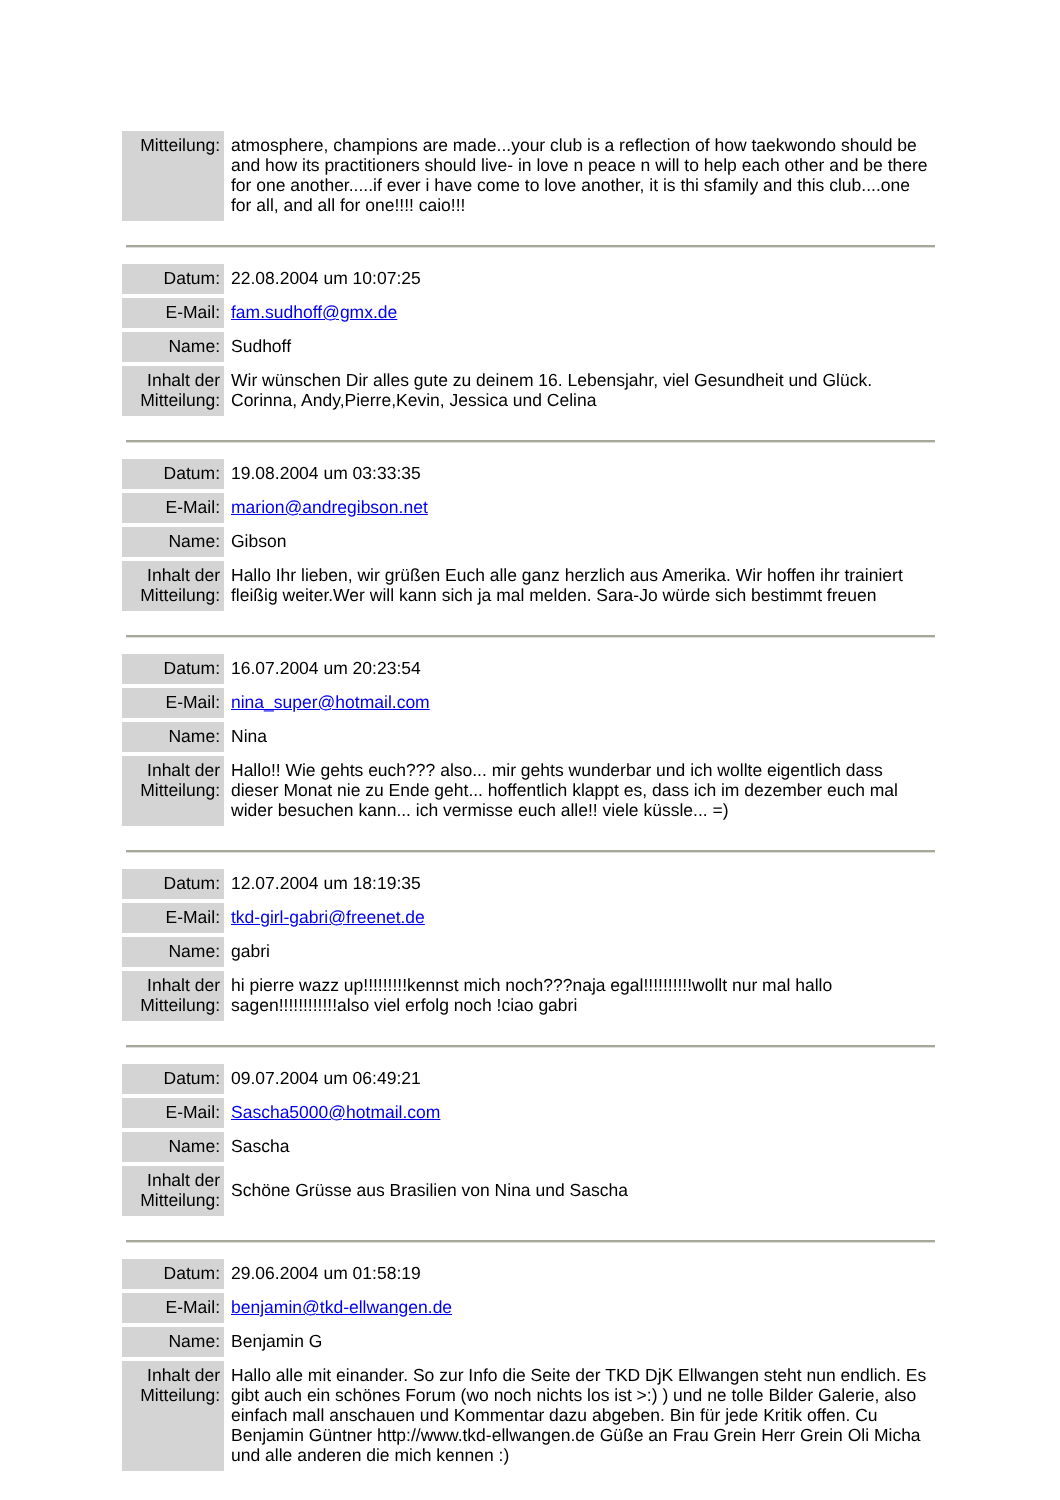| Mitteilung: | atmosphere, champions are made...your club is a reflection of how taekwondo should be and how its practitioners should live- in love n peace n will to help each other and be there for one another.....if ever i have come to love another, it is thi sfamily and this club....one for all, and all for one!!!! caio!!! |
| Datum: | 22.08.2004 um 10:07:25 |
| E-Mail: | fam.sudhoff@gmx.de |
| Name: | Sudhoff |
| Inhalt der Mitteilung: | Wir wünschen Dir alles gute zu deinem 16. Lebensjahr, viel Gesundheit und Glück. Corinna, Andy,Pierre,Kevin, Jessica und Celina |
| Datum: | 19.08.2004 um 03:33:35 |
| E-Mail: | marion@andregibson.net |
| Name: | Gibson |
| Inhalt der Mitteilung: | Hallo Ihr lieben, wir grüßen Euch alle ganz herzlich aus Amerika. Wir hoffen ihr trainiert fleißig weiter.Wer will kann sich ja mal melden. Sara-Jo würde sich bestimmt freuen |
| Datum: | 16.07.2004 um 20:23:54 |
| E-Mail: | nina_super@hotmail.com |
| Name: | Nina |
| Inhalt der Mitteilung: | Hallo!! Wie gehts euch??? also... mir gehts wunderbar und ich wollte eigentlich dass dieser Monat nie zu Ende geht... hoffentlich klappt es, dass ich im dezember euch mal wider besuchen kann... ich vermisse euch alle!! viele küssle... =) |
| Datum: | 12.07.2004 um 18:19:35 |
| E-Mail: | tkd-girl-gabri@freenet.de |
| Name: | gabri |
| Inhalt der Mitteilung: | hi pierre wazz up!!!!!!!!!kennst mich noch???naja egal!!!!!!!!!!wollt nur mal hallo sagen!!!!!!!!!!!!also viel erfolg noch !ciao gabri |
| Datum: | 09.07.2004 um 06:49:21 |
| E-Mail: | Sascha5000@hotmail.com |
| Name: | Sascha |
| Inhalt der Mitteilung: | Schöne Grüsse aus Brasilien von Nina und Sascha |
| Datum: | 29.06.2004 um 01:58:19 |
| E-Mail: | benjamin@tkd-ellwangen.de |
| Name: | Benjamin G |
| Inhalt der Mitteilung: | Hallo alle mit einander. So zur Info die Seite der TKD DjK Ellwangen steht nun endlich. Es gibt auch ein schönes Forum (wo noch nichts los ist >:) ) und ne tolle Bilder Galerie, also einfach mall anschauen und Kommentar dazu abgeben. Bin für jede Kritik offen. Cu Benjamin Güntner http://www.tkd-ellwangen.de Güße an Frau Grein Herr Grein Oli Micha und alle anderen die mich kennen :) |